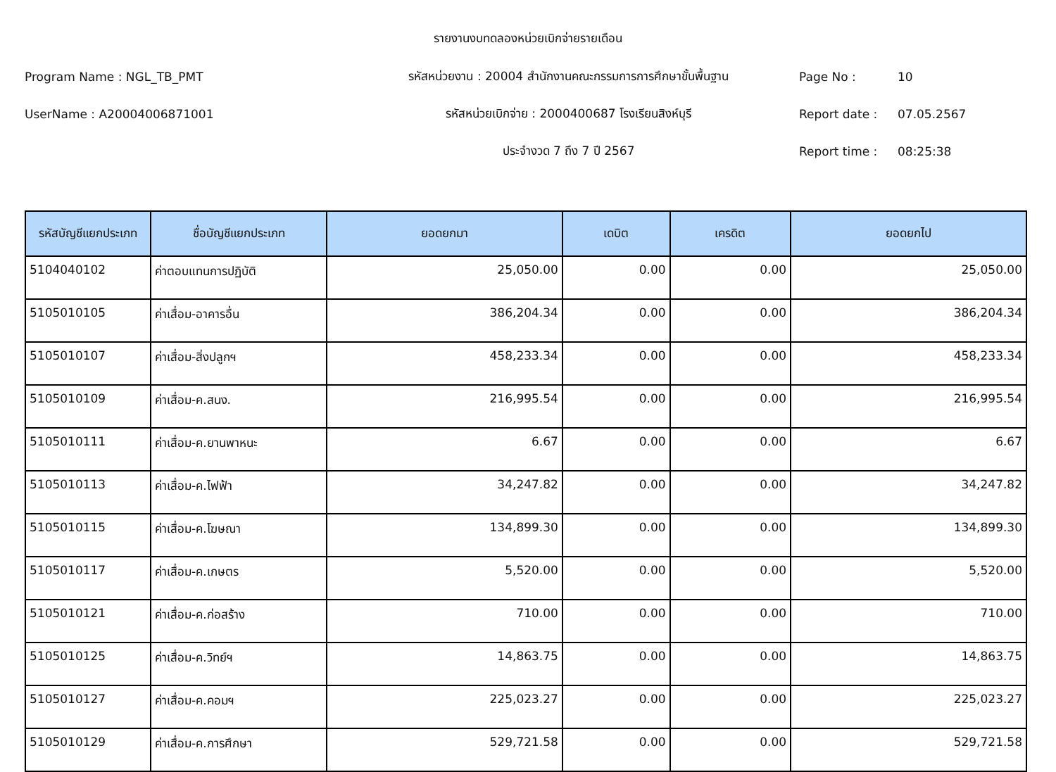รายงานงบทดลองหน่วยเบิกจ่ายรายเดือน
Program Name : NGL_TB_PMT รหัสหน่วยงาน : 20004 สำนักงานคณะกรรมการการศึกษาขั้นพื้นฐาน Page No : 10
UserName : A20004006871001 รหัสหน่วยเบิกจ่าย : 2000400687 โรงเรียนสิงห์บุรี Report date : 07.05.2567
ประจำงวด 7 ถึง 7 ปี 2567 Report time : 08:25:38
| รหัสบัญชีแยกประเภท | ชื่อบัญชีแยกประเภท | ยอดยกมา | เดบิต | เครดิต | ยอดยกไป |
| --- | --- | --- | --- | --- | --- |
| 5104040102 | ค่าตอบแทนการปฏิบัติ | 25,050.00 | 0.00 | 0.00 | 25,050.00 |
| 5105010105 | ค่าเสื่อม-อาคารอื่น | 386,204.34 | 0.00 | 0.00 | 386,204.34 |
| 5105010107 | ค่าเสื่อม-สิ่งปลูกฯ | 458,233.34 | 0.00 | 0.00 | 458,233.34 |
| 5105010109 | ค่าเสื่อม-ค.สนง. | 216,995.54 | 0.00 | 0.00 | 216,995.54 |
| 5105010111 | ค่าเสื่อม-ค.ยานพาหนะ | 6.67 | 0.00 | 0.00 | 6.67 |
| 5105010113 | ค่าเสื่อม-ค.ไฟฟ้า | 34,247.82 | 0.00 | 0.00 | 34,247.82 |
| 5105010115 | ค่าเสื่อม-ค.โฆษณา | 134,899.30 | 0.00 | 0.00 | 134,899.30 |
| 5105010117 | ค่าเสื่อม-ค.เกษตร | 5,520.00 | 0.00 | 0.00 | 5,520.00 |
| 5105010121 | ค่าเสื่อม-ค.ก่อสร้าง | 710.00 | 0.00 | 0.00 | 710.00 |
| 5105010125 | ค่าเสื่อม-ค.วิทย์ฯ | 14,863.75 | 0.00 | 0.00 | 14,863.75 |
| 5105010127 | ค่าเสื่อม-ค.คอมฯ | 225,023.27 | 0.00 | 0.00 | 225,023.27 |
| 5105010129 | ค่าเสื่อม-ค.การศึกษา | 529,721.58 | 0.00 | 0.00 | 529,721.58 |